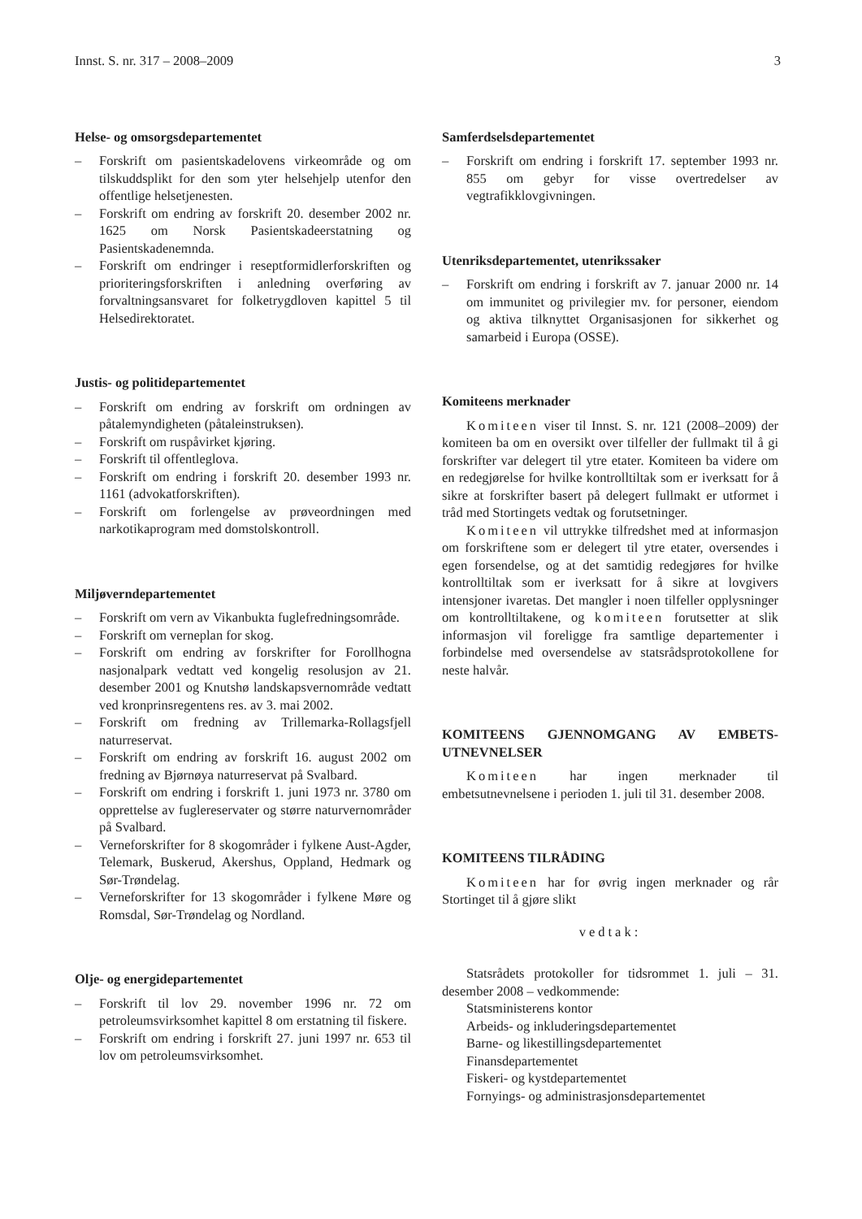Innst. S. nr. 317 – 2008–2009 3
Helse- og omsorgsdepartementet
– Forskrift om pasientskadelovens virkeområde og om tilskuddsplikt for den som yter helsehjelp utenfor den offentlige helsetjenesten.
– Forskrift om endring av forskrift 20. desember 2002 nr. 1625 om Norsk Pasientskadeerstatning og Pasientskadenemnda.
– Forskrift om endringer i reseptformidlerforskriften og prioriteringsforskriften i anledning overføring av forvaltningsansvaret for folketrygdloven kapittel 5 til Helsedirektoratet.
Justis- og politidepartementet
– Forskrift om endring av forskrift om ordningen av påtalemyndigheten (påtaleinstruksen).
– Forskrift om ruspåvirket kjøring.
– Forskrift til offentleglova.
– Forskrift om endring i forskrift 20. desember 1993 nr. 1161 (advokatforskriften).
– Forskrift om forlengelse av prøveordningen med narkotikaprogram med domstolskontroll.
Miljøverndepartementet
– Forskrift om vern av Vikanbukta fuglefredningsområde.
– Forskrift om verneplan for skog.
– Forskrift om endring av forskrifter for Forollhogna nasjonalpark vedtatt ved kongelig resolusjon av 21. desember 2001 og Knutshø landskapsvernområde vedtatt ved kronprinsregentens res. av 3. mai 2002.
– Forskrift om fredning av Trillemarka-Rollagsfjell naturreservat.
– Forskrift om endring av forskrift 16. august 2002 om fredning av Bjørnøya naturreservat på Svalbard.
– Forskrift om endring i forskrift 1. juni 1973 nr. 3780 om opprettelse av fuglereservater og større naturvernområder på Svalbard.
– Verneforskrifter for 8 skogområder i fylkene Aust-Agder, Telemark, Buskerud, Akershus, Oppland, Hedmark og Sør-Trøndelag.
– Verneforskrifter for 13 skogområder i fylkene Møre og Romsdal, Sør-Trøndelag og Nordland.
Olje- og energidepartementet
– Forskrift til lov 29. november 1996 nr. 72 om petroleumsvirksomhet kapittel 8 om erstatning til fiskere.
– Forskrift om endring i forskrift 27. juni 1997 nr. 653 til lov om petroleumsvirksomhet.
Samferdselsdepartementet
– Forskrift om endring i forskrift 17. september 1993 nr. 855 om gebyr for visse overtredelser av vegtrafikklovgivningen.
Utenriksdepartementet, utenrikssaker
– Forskrift om endring i forskrift av 7. januar 2000 nr. 14 om immunitet og privilegier mv. for personer, eiendom og aktiva tilknyttet Organisasjonen for sikkerhet og samarbeid i Europa (OSSE).
Komiteens merknader
Komiteen viser til Innst. S. nr. 121 (2008–2009) der komiteen ba om en oversikt over tilfeller der fullmakt til å gi forskrifter var delegert til ytre etater. Komiteen ba videre om en redegjørelse for hvilke kontrolltiltak som er iverksatt for å sikre at forskrifter basert på delegert fullmakt er utformet i tråd med Stortingets vedtak og forutsetninger.
Komiteen vil uttrykke tilfredshet med at informasjon om forskriftene som er delegert til ytre etater, oversendes i egen forsendelse, og at det samtidig redegjøres for hvilke kontrolltiltak som er iverksatt for å sikre at lovgivers intensjoner ivaretas. Det mangler i noen tilfeller opplysninger om kontrolltiltakene, og komiteen forutsetter at slik informasjon vil foreligge fra samtlige departementer i forbindelse med oversendelse av statsrådsprotokollene for neste halvår.
KOMITEENS GJENNOMGANG AV EMBETS-UTNEVNELSER
Komiteen har ingen merknader til embetsutnevnelsene i perioden 1. juli til 31. desember 2008.
KOMITEENS TILRÅDING
Komiteen har for øvrig ingen merknader og rår Stortinget til å gjøre slikt
vedtak:
Statsrådets protokoller for tidsrommet 1. juli – 31. desember 2008 – vedkommende:
Statsministerens kontor
Arbeids- og inkluderingsdepartementet
Barne- og likestillingsdepartementet
Finansdepartementet
Fiskeri- og kystdepartementet
Fornyings- og administrasjonsdepartementet